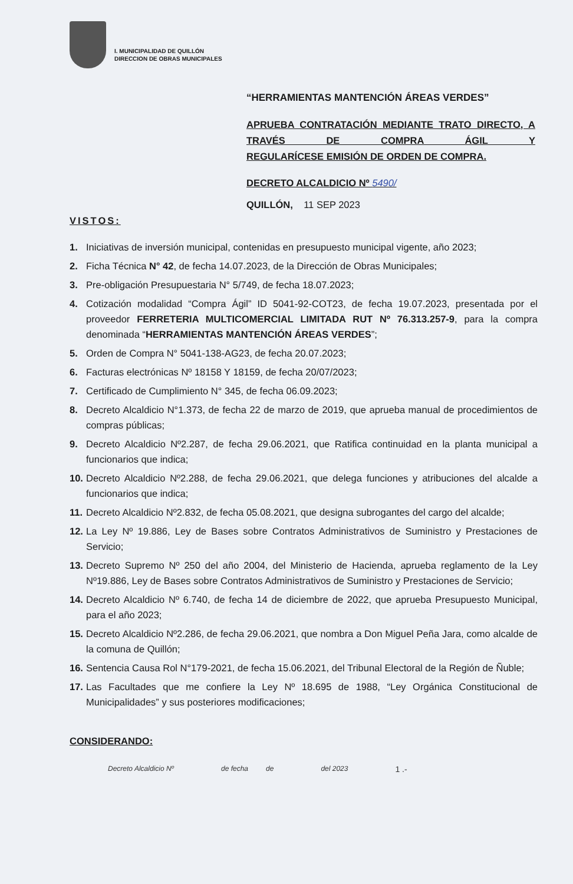I. MUNICIPALIDAD DE QUILLÓN
DIRECCION DE OBRAS MUNICIPALES
“HERRAMIENTAS MANTENCIÓN ÁREAS VERDES”
APRUEBA CONTRATACIÓN MEDIANTE TRATO DIRECTO, A TRAVÉS DE COMPRA ÁGIL Y
REGULARÍCESE EMISIÓN DE ORDEN DE COMPRA.
DECRETO ALCALDICIO Nº 5490/
QUILLÓN, 11 SEP 2023
VISTOS:
1. Iniciativas de inversión municipal, contenidas en presupuesto municipal vigente, año 2023;
2. Ficha Técnica N° 42, de fecha 14.07.2023, de la Dirección de Obras Municipales;
3. Pre-obligación Presupuestaria N° 5/749, de fecha 18.07.2023;
4. Cotización modalidad “Compra Ágil” ID 5041-92-COT23, de fecha 19.07.2023, presentada por el proveedor FERRETERIA MULTICOMERCIAL LIMITADA RUT Nº 76.313.257-9, para la compra denominada “HERRAMIENTAS MANTENCIÓN ÁREAS VERDES”;
5. Orden de Compra N° 5041-138-AG23, de fecha 20.07.2023;
6. Facturas electrónicas Nº 18158 Y 18159, de fecha 20/07/2023;
7. Certificado de Cumplimiento N° 345, de fecha 06.09.2023;
8. Decreto Alcaldicio N°1.373, de fecha 22 de marzo de 2019, que aprueba manual de procedimientos de compras públicas;
9. Decreto Alcaldicio Nº2.287, de fecha 29.06.2021, que Ratifica continuidad en la planta municipal a funcionarios que indica;
10. Decreto Alcaldicio Nº2.288, de fecha 29.06.2021, que delega funciones y atribuciones del alcalde a funcionarios que indica;
11. Decreto Alcaldicio Nº2.832, de fecha 05.08.2021, que designa subrogantes del cargo del alcalde;
12. La Ley Nº 19.886, Ley de Bases sobre Contratos Administrativos de Suministro y Prestaciones de Servicio;
13. Decreto Supremo Nº 250 del año 2004, del Ministerio de Hacienda, aprueba reglamento de la Ley Nº19.886, Ley de Bases sobre Contratos Administrativos de Suministro y Prestaciones de Servicio;
14. Decreto Alcaldicio Nº 6.740, de fecha 14 de diciembre de 2022, que aprueba Presupuesto Municipal, para el año 2023;
15. Decreto Alcaldicio Nº2.286, de fecha 29.06.2021, que nombra a Don Miguel Peña Jara, como alcalde de la comuna de Quillón;
16. Sentencia Causa Rol N°179-2021, de fecha 15.06.2021, del Tribunal Electoral de la Región de Ñuble;
17. Las Facultades que me confiere la Ley Nº 18.695 de 1988, “Ley Orgánica Constitucional de Municipalidades” y sus posteriores modificaciones;
CONSIDERANDO:
Decreto Alcaldicio Nº de fecha de del 2023 1 .-